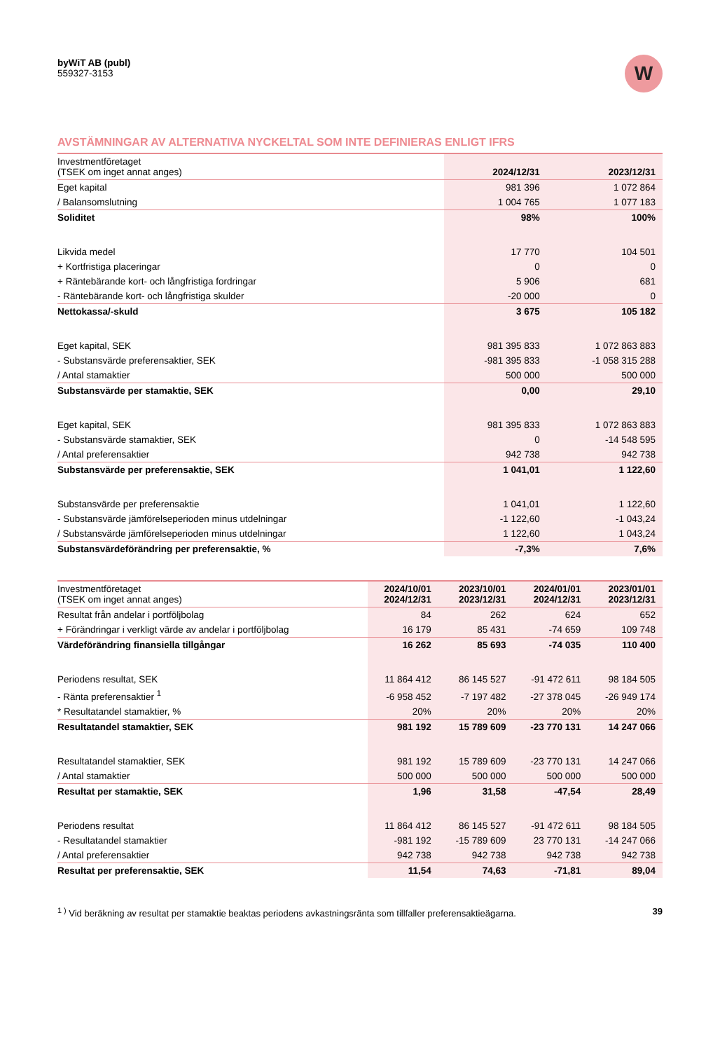byWiT AB (publ)
559327-3153
W
AVSTÄMNINGAR AV ALTERNATIVA NYCKELTAL SOM INTE DEFINIERAS ENLIGT IFRS
| Investmentföretaget (TSEK om inget annat anges) | 2024/12/31 | 2023/12/31 |
| Eget kapital | 981 396 | 1 072 864 |
| / Balansomslutning | 1 004 765 | 1 077 183 |
| Soliditet | 98% | 100% |
| Likvida medel | 17 770 | 104 501 |
| + Kortfristiga placeringar | 0 | 0 |
| + Räntebärande kort- och långfristiga fordringar | 5 906 | 681 |
| - Räntebärande kort- och långfristiga skulder | -20 000 | 0 |
| Nettokassa/-skuld | 3 675 | 105 182 |
| Eget kapital, SEK | 981 395 833 | 1 072 863 883 |
| - Substansvärde preferensaktier, SEK | -981 395 833 | -1 058 315 288 |
| / Antal stamaktier | 500 000 | 500 000 |
| Substansvärde per stamaktie, SEK | 0,00 | 29,10 |
| Eget kapital, SEK | 981 395 833 | 1 072 863 883 |
| - Substansvärde stamaktier, SEK | 0 | -14 548 595 |
| / Antal preferensaktier | 942 738 | 942 738 |
| Substansvärde per preferensaktie, SEK | 1 041,01 | 1 122,60 |
| Substansvärde per preferensaktie | 1 041,01 | 1 122,60 |
| - Substansvärde jämförelseperioden minus utdelningar | -1 122,60 | -1 043,24 |
| / Substansvärde jämförelseperioden minus utdelningar | 1 122,60 | 1 043,24 |
| Substansvärdeförändring per preferensaktie, % | -7,3% | 7,6% |
| Investmentföretaget (TSEK om inget annat anges) | 2024/10/01 2024/12/31 | 2023/10/01 2023/12/31 | 2024/01/01 2024/12/31 | 2023/01/01 2023/12/31 |
| Resultat från andelar i portföljbolag | 84 | 262 | 624 | 652 |
| + Förändringar i verkligt värde av andelar i portföljbolag | 16 179 | 85 431 | -74 659 | 109 748 |
| Värdeförändring finansiella tillgångar | 16 262 | 85 693 | -74 035 | 110 400 |
| Periodens resultat, SEK | 11 864 412 | 86 145 527 | -91 472 611 | 98 184 505 |
| - Ränta preferensaktier <sup>1</sup> | -6 958 452 | -7 197 482 | -27 378 045 | -26 949 174 |
| * Resultatandel stamaktier, % | 20% | 20% | 20% | 20% |
| Resultatandel stamaktier, SEK | 981 192 | 15 789 609 | -23 770 131 | 14 247 066 |
| Resultatandel stamaktier, SEK | 981 192 | 15 789 609 | -23 770 131 | 14 247 066 |
| / Antal stamaktier | 500 000 | 500 000 | 500 000 | 500 000 |
| Resultat per stamaktie, SEK | 1,96 | 31,58 | -47,54 | 28,49 |
| Periodens resultat | 11 864 412 | 86 145 527 | -91 472 611 | 98 184 505 |
| - Resultatandel stamaktier | -981 192 | -15 789 609 | 23 770 131 | -14 247 066 |
| / Antal preferensaktier | 942 738 | 942 738 | 942 738 | 942 738 |
| Resultat per preferensaktie, SEK | 11,54 | 74,63 | -71,81 | 89,04 |
<sup>1 )</sup> Vid beräkning av resultat per stamaktie beaktas periodens avkastningsränta som tillfaller preferensaktieägarna. 39